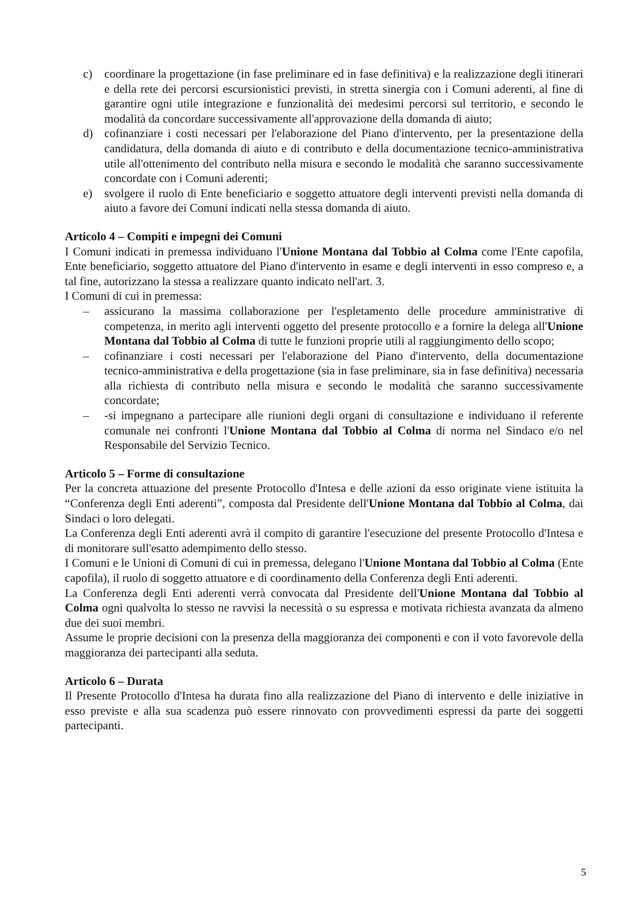c) coordinare la progettazione (in fase preliminare ed in fase definitiva) e la realizzazione degli itinerari e della rete dei percorsi escursionistici previsti, in stretta sinergia con i Comuni aderenti, al fine di garantire ogni utile integrazione e funzionalità dei medesimi percorsi sul territorio, e secondo le modalità da concordare successivamente all'approvazione della domanda di aiuto;
d) cofinanziare i costi necessari per l'elaborazione del Piano d'intervento, per la presentazione della candidatura, della domanda di aiuto e di contributo e della documentazione tecnico-amministrativa utile all'ottenimento del contributo nella misura e secondo le modalità che saranno successivamente concordate con i Comuni aderenti;
e) svolgere il ruolo di Ente beneficiario e soggetto attuatore degli interventi previsti nella domanda di aiuto a favore dei Comuni indicati nella stessa domanda di aiuto.
Articolo 4 – Compiti e impegni dei Comuni
I Comuni indicati in premessa individuano l'Unione Montana dal Tobbio al Colma come l'Ente capofila, Ente beneficiario, soggetto attuatore del Piano d'intervento in esame e degli interventi in esso compreso e, a tal fine, autorizzano la stessa a realizzare quanto indicato nell'art. 3.
I Comuni di cui in premessa:
– assicurano la massima collaborazione per l'espletamento delle procedure amministrative di competenza, in merito agli interventi oggetto del presente protocollo e a fornire la delega all'Unione Montana dal Tobbio al Colma di tutte le funzioni proprie utili al raggiungimento dello scopo;
– cofinanziare i costi necessari per l'elaborazione del Piano d'intervento, della documentazione tecnico-amministrativa e della progettazione (sia in fase preliminare, sia in fase definitiva) necessaria alla richiesta di contributo nella misura e secondo le modalità che saranno successivamente concordate;
– -si impegnano a partecipare alle riunioni degli organi di consultazione e individuano il referente comunale nei confronti l'Unione Montana dal Tobbio al Colma di norma nel Sindaco e/o nel Responsabile del Servizio Tecnico.
Articolo 5 – Forme di consultazione
Per la concreta attuazione del presente Protocollo d'Intesa e delle azioni da esso originate viene istituita la “Conferenza degli Enti aderenti”, composta dal Presidente dell'Unione Montana dal Tobbio al Colma, dai Sindaci o loro delegati.
La Conferenza degli Enti aderenti avrà il compito di garantire l'esecuzione del presente Protocollo d'Intesa e di monitorare sull'esatto adempimento dello stesso.
I Comuni e le Unioni di Comuni di cui in premessa, delegano l'Unione Montana dal Tobbio al Colma (Ente capofila), il ruolo di soggetto attuatore e di coordinamento della Conferenza degli Enti aderenti.
La Conferenza degli Enti aderenti verrà convocata dal Presidente dell'Unione Montana dal Tobbio al Colma ogni qualvolta lo stesso ne ravvisi la necessità o su espressa e motivata richiesta avanzata da almeno due dei suoi membri.
Assume le proprie decisioni con la presenza della maggioranza dei componenti e con il voto favorevole della maggioranza dei partecipanti alla seduta.
Articolo 6 – Durata
Il Presente Protocollo d'Intesa ha durata fino alla realizzazione del Piano di intervento e delle iniziative in esso previste e alla sua scadenza può essere rinnovato con provvedimenti espressi da parte dei soggetti partecipanti.
5